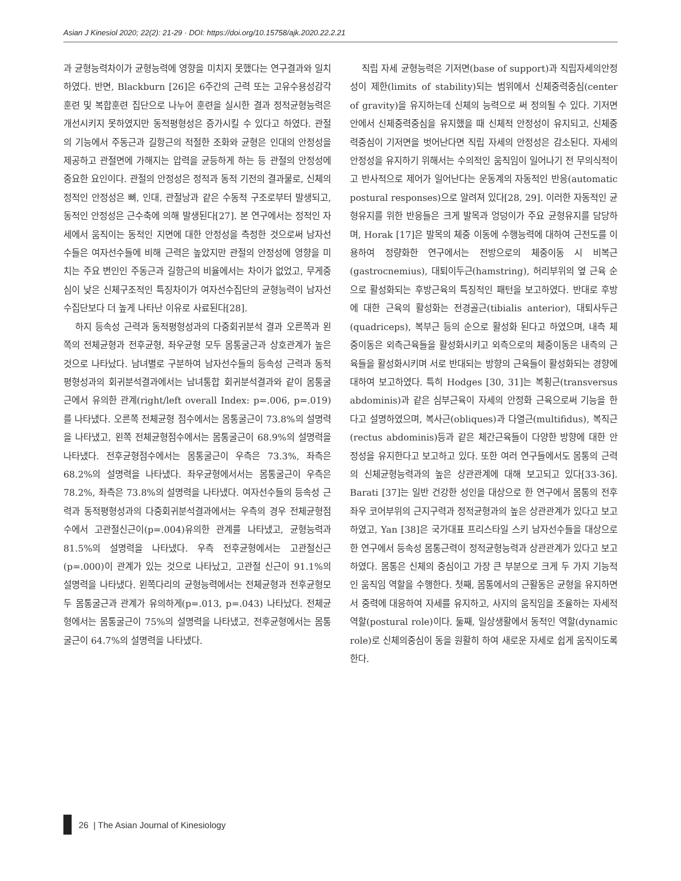Asian J Kinesiol 2020; 22(2): 21-29 · DOI: https://doi.org/10.15758/ajk.2020.22.2.21
과 균형능력차이가 균형능력에 영향을 미치지 못했다는 연구결과와 일치하였다. 반면, Blackburn [26]은 6주간의 근력 또는 고유수용성감각훈련 및 복합훈련 집단으로 나누어 훈련을 실시한 결과 정적균형능력은 개선시키지 못하였지만 동적평형성은 증가시킬 수 있다고 하였다. 관절의 기능에서 주동근과 길항근의 적절한 조화와 균형은 인대의 안정성을 제공하고 관절면에 가해지는 압력을 균등하게 하는 등 관절의 안정성에 중요한 요인이다. 관절의 안정성은 정적과 동적 기전의 결과물로, 신체의 정적인 안정성은 뼈, 인대, 관절낭과 같은 수동적 구조로부터 발생되고, 동적인 안정성은 근수축에 의해 발생된다[27]. 본 연구에서는 정적인 자세에서 움직이는 동적인 지면에 대한 안정성을 측정한 것으로써 남자선수들은 여자선수들에 비해 근력은 높았지만 관절의 안정성에 영향을 미치는 주요 변인인 주동근과 길항근의 비율에서는 차이가 없었고, 무게중심이 낮은 신체구조적인 특징차이가 여자선수집단의 균형능력이 남자선수집단보다 더 높게 나타난 이유로 사료된다[28].
하지 등속성 근력과 동적평형성과의 다중회귀분석 결과 오른쪽과 왼쪽의 전체균형과 전후균형, 좌우균형 모두 몸통굴근과 상호관계가 높은 것으로 나타났다. 남녀별로 구분하여 남자선수들의 등속성 근력과 동적평형성과의 회귀분석결과에서는 남녀통합 회귀분석결과와 같이 몸통굴근에서 유의한 관계(right/left overall Index: p=.006, p=.019)를 나타냈다. 오른쪽 전체균형 점수에서는 몸통굴근이 73.8%의 설명력을 나타냈고, 왼쪽 전체균형점수에서는 몸통굴근이 68.9%의 설명력을 나타냈다. 전후균형점수에서는 몸통굴근이 우측은 73.3%, 좌측은 68.2%의 설명력을 나타냈다. 좌우균형에서서는 몸통굴근이 우측은 78.2%, 좌측은 73.8%의 설명력을 나타냈다. 여자선수들의 등속성 근력과 동적평형성과의 다중회귀분석결과에서는 우측의 경우 전체균형점수에서 고관절신근이(p=.004)유의한 관계를 나타냈고, 균형능력과 81.5%의 설명력을 나타냈다. 우측 전후균형에서는 고관절신근(p=.000)이 관계가 있는 것으로 나타났고, 고관절 신근이 91.1%의 설명력을 나타냈다. 왼쪽다리의 균형능력에서는 전체균형과 전후균형모두 몸통굴근과 관계가 유의하게(p=.013, p=.043) 나타났다. 전체균형에서는 몸통굴근이 75%의 설명력을 나타냈고, 전후균형에서는 몸통굴근이 64.7%의 설명력을 나타냈다.
직립 자세 균형능력은 기저면(base of support)과 직립자세의안정성이 제한(limits of stability)되는 범위에서 신체중력중심(center of gravity)을 유지하는데 신체의 능력으로 써 정의될 수 있다. 기저면 안에서 신체중력중심을 유지했을 때 신체적 안정성이 유지되고, 신체중력중심이 기저면을 벗어난다면 직립 자세의 안정성은 감소된다. 자세의 안정성을 유지하기 위해서는 수의적인 움직임이 일어나기 전 무의식적이고 반사적으로 제어가 일어난다는 운동계의 자동적인 반응(automatic postural responses)으로 알려져 있다[28, 29]. 이러한 자동적인 균형유지를 위한 반응들은 크게 발목과 엉덩이가 주요 균형유지를 담당하며, Horak [17]은 발목의 체중 이동에 수행능력에 대하여 근전도를 이용하여 정량화한 연구에서는 전방으로의 체중이동 시 비복근(gastrocnemius), 대퇴이두근(hamstring), 허리부위의 옆 근육 순으로 활성화되는 후방근육의 특징적인 패턴을 보고하였다. 반대로 후방에 대한 근육의 활성화는 전경골근(tibialis anterior), 대퇴사두근(quadriceps), 복부근 등의 순으로 활성화 된다고 하였으며, 내측 체중이동은 외측근육들을 활성화시키고 외측으로의 체중이동은 내측의 근육들을 활성화시키며 서로 반대되는 방향의 근육들이 활성화되는 경향에 대하여 보고하였다. 특히 Hodges [30, 31]는 복횡근(transversus abdominis)과 같은 심부근육이 자세의 안정화 근육으로써 기능을 한다고 설명하였으며, 복사근(obliques)과 다열근(multifidus), 복직근(rectus abdominis)등과 같은 체간근육들이 다양한 방향에 대한 안정성을 유지한다고 보고하고 있다. 또한 여러 연구들에서도 몸통의 근력의 신체균형능력과의 높은 상관관계에 대해 보고되고 있다[33-36]. Barati [37]는 일반 건강한 성인을 대상으로 한 연구에서 몸통의 전후좌우 코어부위의 근지구력과 정적균형과의 높은 상관관계가 있다고 보고하였고, Yan [38]은 국가대표 프리스타일 스키 남자선수들을 대상으로 한 연구에서 등속성 몸통근력이 정적균형능력과 상관관계가 있다고 보고하였다. 몸통은 신체의 중심이고 가장 큰 부분으로 크게 두 가지 기능적인 움직임 역할을 수행한다. 첫째, 몸통에서의 근활동은 균형을 유지하면서 중력에 대응하여 자세를 유지하고, 사지의 움직임을 조율하는 자세적 역할(postural role)이다. 둘째, 일상생활에서 동적인 역할(dynamic role)로 신체의중심이 동을 원활히 하여 새로운 자세로 쉽게 움직이도록 한다.
26 | The Asian Journal of Kinesiology